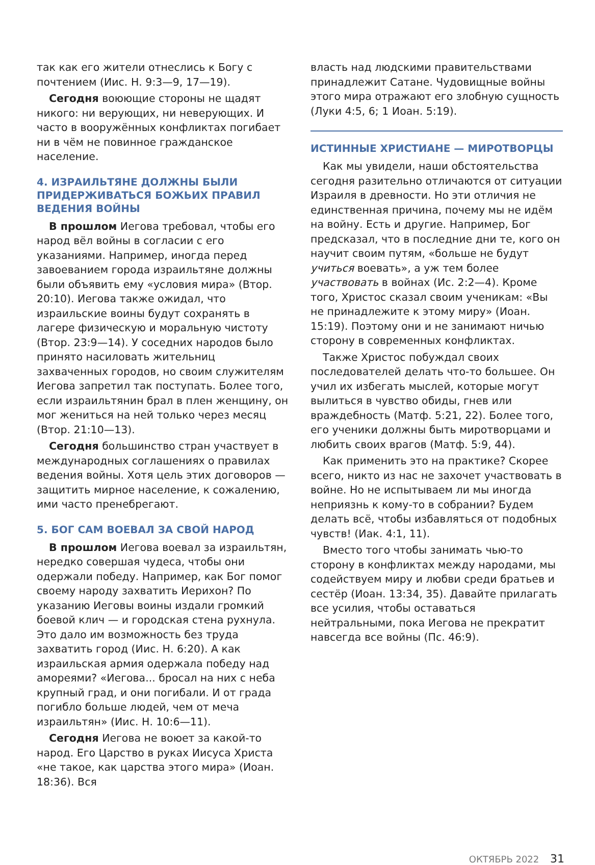так как его жители отнеслись к Богу с почтением (Иис. Н. 9:3—9, 17—19).
Сегодня воюющие стороны не щадят никого: ни верующих, ни неверующих. И часто в вооружённых конфликтах погибает ни в чём не повинное гражданское население.
4. ИЗРАИЛЬТЯНЕ ДОЛЖНЫ БЫЛИ ПРИДЕРЖИВАТЬСЯ БОЖЬИХ ПРАВИЛ ВЕДЕНИЯ ВОЙНЫ
В прошлом Иегова требовал, чтобы его народ вёл войны в согласии с его указаниями. Например, иногда перед завоеванием города израильтяне должны были объявить ему «условия мира» (Втор. 20:10). Иегова также ожидал, что израильские воины будут сохранять в лагере физическую и моральную чистоту (Втор. 23:9—14). У соседних народов было принято насиловать жительниц захваченных городов, но своим служителям Иегова запретил так поступать. Более того, если израильтянин брал в плен женщину, он мог жениться на ней только через месяц (Втор. 21:10—13).
Сегодня большинство стран участвует в международных соглашениях о правилах ведения войны. Хотя цель этих договоров — защитить мирное население, к сожалению, ими часто пренебрегают.
5. БОГ САМ ВОЕВАЛ ЗА СВОЙ НАРОД
В прошлом Иегова воевал за израильтян, нередко совершая чудеса, чтобы они одержали победу. Например, как Бог помог своему народу захватить Иерихон? По указанию Иеговы воины издали громкий боевой клич — и городская стена рухнула. Это дало им возможность без труда захватить город (Иис. Н. 6:20). А как израильская армия одержала победу над амореями? «Иегова... бросал на них с неба крупный град, и они погибали. И от града погибло больше людей, чем от меча израильтян» (Иис. Н. 10:6—11).
Сегодня Иегова не воюет за какой-то народ. Его Царство в руках Иисуса Христа «не такое, как царства этого мира» (Иоан. 18:36). Вся
власть над людскими правительствами принадлежит Сатане. Чудовищные войны этого мира отражают его злобную сущность (Луки 4:5, 6; 1 Иоан. 5:19).
ИСТИННЫЕ ХРИСТИАНЕ — МИРОТВОРЦЫ
Как мы увидели, наши обстоятельства сегодня разительно отличаются от ситуации Израиля в древности. Но эти отличия не единственная причина, почему мы не идём на войну. Есть и другие. Например, Бог предсказал, что в последние дни те, кого он научит своим путям, «больше не будут учиться воевать», а уж тем более участвовать в войнах (Ис. 2:2—4). Кроме того, Христос сказал своим ученикам: «Вы не принадлежите к этому миру» (Иоан. 15:19). Поэтому они и не занимают ничью сторону в современных конфликтах.
Также Христос побуждал своих последователей делать что-то большее. Он учил их избегать мыслей, которые могут вылиться в чувство обиды, гнев или враждебность (Матф. 5:21, 22). Более того, его ученики должны быть миротворцами и любить своих врагов (Матф. 5:9, 44).
Как применить это на практике? Скорее всего, никто из нас не захочет участвовать в войне. Но не испытываем ли мы иногда неприязнь к кому-то в собрании? Будем делать всё, чтобы избавляться от подобных чувств! (Иак. 4:1, 11).
Вместо того чтобы занимать чью-то сторону в конфликтах между народами, мы содействуем миру и любви среди братьев и сестёр (Иоан. 13:34, 35). Давайте прилагать все усилия, чтобы оставаться нейтральными, пока Иегова не прекратит навсегда все войны (Пс. 46:9).
ОКТЯБРЬ 2022 31